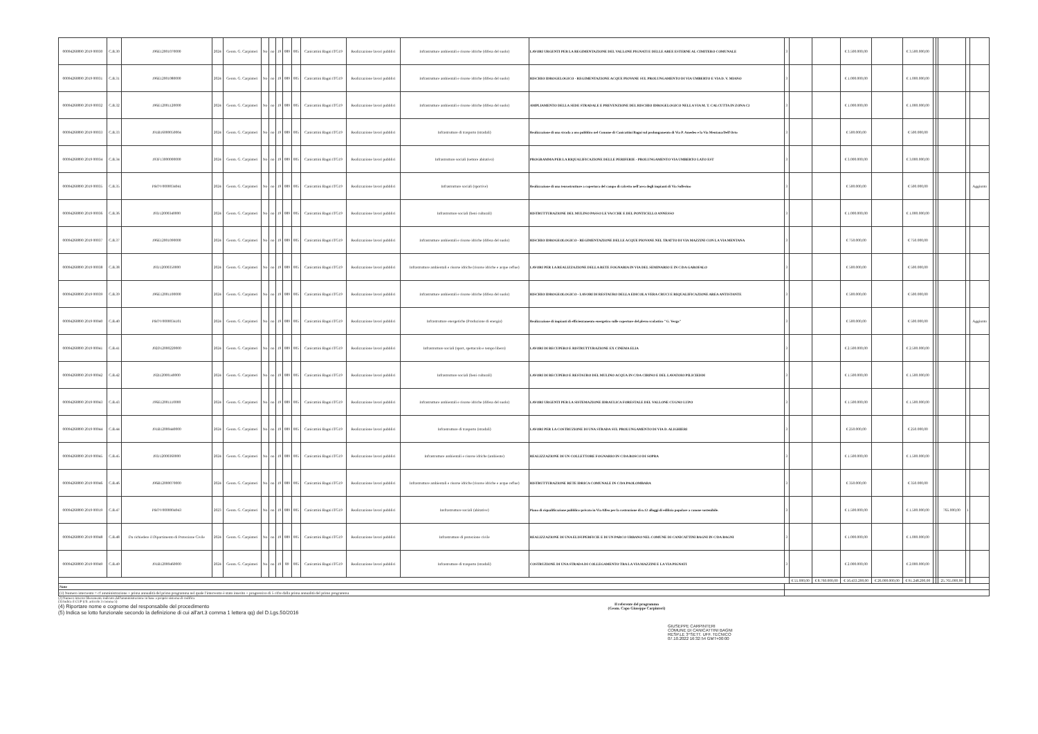| 00094260890 2019 00030 | C.B.30 | J96E12001070000 | 2024 | Geom. G. Carpinteri | No | no | 19 | 089 | 005 | Canicattini Bagni ITG19 | Realizzazione lavori pubblici | Infrastrutture ambientali e risorse idriche (difesa del suolo) | LAVORI URGENTI PER LA REGIMENTAZIONE DEL VALLONE PIGNATI E DELLE AREE ESTERNE AL CIMITERO COMUNALE | 3 | | | € 3.500.000,00 | | € 3.500.000,00 | | | | | |
| 00094260890 2019 00031 | C.B.31 | J96E12001080000 | 2024 | Geom. G. Carpinteri | No | no | 19 | 089 | 005 | Canicattini Bagni ITG19 | Realizzazione lavori pubblici | Infrastrutture ambientali e risorse idriche (difesa del suolo) | RISCHIO IDROGELOGICO - REGIMENTAZIONE ACQUE PIOVANE SUL PROLUNGAMENTO DI VIA UMBERTO E VIA D. V. MIANO | 3 | | | € 1.000.000,00 | | € 1.000.000,00 | | | | | |
| 00094260890 2019 00032 | C.B.32 | J96E12001120000 | 2024 | Geom. G. Carpinteri | No | no | 19 | 089 | 005 | Canicattini Bagni ITG19 | Realizzazione lavori pubblici | Infrastrutture ambientali e risorse idriche (difesa del suolo) | AMPLIAMENTO DELLA SEDE STRADALE E PREVENZIONE DEL RISCHIO IDROGELOGICO NELLA VIA M. T. CALCUTTA IN ZONA C2 | 3 | | | € 1.000.000,00 | | € 1.000.000,00 | | | | | |
| 00094260890 2019 00033 | C.B.33 | J91B16000050004 | 2024 | Geom. G. Carpinteri | No | no | 19 | 089 | 005 | Canicattini Bagni ITG19 | Realizzazione lavori pubblici | Infrastrutture di trasporto (stradali) | Realizzazione di una strada a uso pubblico nel Comune di Canicattini Bagni sul prolungamento di Via P. Amedeo e la Via Mentana/Dell'Orto | 3 | | | € 500.000,00 | | € 500.000,00 | | | | | |
| 00094260890 2019 00034 | C.B.34 | J93F13000000000 | 2024 | Geom. G. Carpinteri | No | no | 19 | 089 | 005 | Canicattini Bagni ITG19 | Realizzazione lavori pubblici | Infrastrutture sociali (settore abitativo) | PROGRAMMA PER LA RIQUALIFICAZIONE DELLE PERIFERIE - PROLUNGAMENTO VIA UMBERTO LATO EST | 3 | | | € 3.000.000,00 | | € 3.000.000,00 | | | | | |
| 00094260890 2019 00035 | C.B.35 | PROV0000034041 | 2024 | Geom. G. Carpinteri | No | no | 19 | 089 | 005 | Canicattini Bagni ITG19 | Realizzazione lavori pubblici | Infrastrutture sociali (sportive) | Realizzazione di una tensostrutture a copertura del campo di calcetto nell'area degli impianti di Via Solferino | 3 | | | € 500.000,00 | | € 500.000,00 | | | | | Aggiunto |
| 00094260890 2019 00036 | C.B.36 | J93J12000340000 | 2024 | Geom. G. Carpinteri | No | no | 19 | 089 | 005 | Canicattini Bagni ITG19 | Realizzazione lavori pubblici | Infrastrutture sociali (beni culturali) | RISTRUTTURAZIONE DEL MULINO PASSO LE VACCHE E DEL PONTICELLO ANNESSO | 3 | | | € 1.000.000,00 | | € 1.000.000,00 | | | | | |
| 00094260890 2019 00037 | C.B.37 | J96E12001090000 | 2024 | Geom. G. Carpinteri | No | no | 19 | 089 | 005 | Canicattini Bagni ITG19 | Realizzazione lavori pubblici | Infrastrutture ambientali e risorse idriche (difesa del suolo) | RISCHIO IDROGEOLOGICO - REGIMENTAZIONE DELLE ACQUE PIOVANE NEL TRATTO DI VIA MAZZINI CON LA VIA MENTANA | 3 | | | € 750.000,00 | | € 750.000,00 | | | | | |
| 00094260890 2019 00038 | C.B.38 | J93J12000350000 | 2024 | Geom. G. Carpinteri | No | no | 19 | 089 | 005 | Canicattini Bagni ITG19 | Realizzazione lavori pubblici | Infrastrutture ambientali e risorse idriche (risorse idriche e acque reflue) | LAVORI PER LA REALIZZAZIONE DELLA RETE FOGNARIA IN VIA DEL SEMINARIO E IN C/DA GAROFALO | 3 | | | € 500.000,00 | | € 500.000,00 | | | | | |
| 00094260890 2019 00039 | C.B.39 | J96E12001100000 | 2024 | Geom. G. Carpinteri | No | no | 19 | 089 | 005 | Canicattini Bagni ITG19 | Realizzazione lavori pubblici | Infrastrutture ambientali e risorse idriche (difesa del suolo) | RISCHIO IDROGEOLOGICO - LAVORI DI RESTAURO DELLA EDICOLA VERA CRUCI E RIQUALIFICAZIONE AREA ANTISTANTE | 3 | | | € 500.000,00 | | € 500.000,00 | | | | | |
| 00094260890 2019 00040 | C.B.40 | PROV0000034101 | 2024 | Geom. G. Carpinteri | No | no | 19 | 089 | 005 | Canicattini Bagni ITG19 | Realizzazione lavori pubblici | Infrastrutture energetiche (Produzione di energia) | Realizzazione di impianti di efficientamento energetico sulle coperture del plesso scolastico "G. Verga" | 3 | | | € 500.000,00 | | € 500.000,00 | | | | | Aggiunto |
| 00094260890 2019 00041 | C.B.41 | J92D12000220000 | 2024 | Geom. G. Carpinteri | No | no | 19 | 089 | 005 | Canicattini Bagni ITG19 | Realizzazione lavori pubblici | Infrastrutture sociali (sport, spettacolo e tempo libero) | LAVORI DI RECUPERO E RISTRUTTURAZIONE EX CINEMA ELIA | 3 | | | € 2.500.000,00 | | € 2.500.000,00 | | | | | |
| 00094260890 2019 00042 | C.B.42 | J92I12000140000 | 2024 | Geom. G. Carpinteri | No | no | 19 | 089 | 005 | Canicattini Bagni ITG19 | Realizzazione lavori pubblici | Infrastrutture sociali (beni culturali) | LAVORI DI RECUPERO E RESTAURO DEL MULINO ACQUA IN C/DA CIRINO E DEL LAVATOIO PILICIEDDI | 3 | | | € 1.500.000,00 | | € 1.500.000,00 | | | | | |
| 00094260890 2019 00043 | C.B.43 | J96E12001110000 | 2024 | Geom. G. Carpinteri | No | no | 19 | 089 | 005 | Canicattini Bagni ITG19 | Realizzazione lavori pubblici | Infrastrutture ambientali e risorse idriche (difesa del suolo) | LAVORI URGENTI PER LA SISTEMAZIONE IDRAULICA FORESTALE DEL VALLONE CUGNO LUPO | 3 | | | € 1.500.000,00 | | € 1.500.000,00 | | | | | |
| 00094260890 2019 00044 | C.B.44 | J91B12000440000 | 2024 | Geom. G. Carpinteri | No | no | 19 | 089 | 005 | Canicattini Bagni ITG19 | Realizzazione lavori pubblici | Infrastrutture di trasporto (stradali) | LAVORI PER LA COSTRUZIONE DI UNA STRADA SUL PROLUNGAMENTO DI VIA D. ALIGHIERI | 3 | | | € 250.000,00 | | € 250.000,00 | | | | | |
| 00094260890 2019 00045 | C.B.45 | J93J12000360000 | 2024 | Geom. G. Carpinteri | No | no | 19 | 089 | 005 | Canicattini Bagni ITG19 | Realizzazione lavori pubblici | Infrastrutture ambientali e risorse idriche (ambiente) | REALIZZAZIONE DI UN COLLETTORE FOGNARIO IN C/DA BOSCO DI SOPRA | 3 | | | € 1.500.000,00 | | € 1.500.000,00 | | | | | |
| 00094260890 2019 00046 | C.B.46 | J96B12000070000 | 2024 | Geom. G. Carpinteri | No | no | 19 | 089 | 005 | Canicattini Bagni ITG19 | Realizzazione lavori pubblici | Infrastrutture ambientali e risorse idriche (risorse idriche e acque reflue) | RISTRUTTURAZIONE RETE IDRICA COMUNALE IN C/DA PAOLOMBARA | 3 | | | € 350.000,00 | | € 350.000,00 | | | | | |
| 00094260890 2019 00019 | C.B.47 | PROV0000004943 | 2023 | Geom. G. Carpinteri | No | no | 19 | 089 | 005 | Canicattini Bagni ITG19 | Realizzazione lavori pubblici | Insfrastrutture sociali (abitative) | Piano di riqualificazione pubblico-privato in Via Alfeo per la costruzione di n.12 alloggi di edilizia popolare a canone sostenibile. | 3 | | | € 1.500.000,00 | | € 1.500.000,00 | | | 765.000,00 | 1 | |
| 00094260890 2019 00048 | C.B.48 | Da richiedere il Dipartimento di Protezione Civile | 2024 | Geom. G. Carpinteri | No | no | 19 | 089 | 005 | Canicattini Bagni ITG19 | Realizzazione lavori pubblici | Infrastrutture di protezione civile | REALIZZAZIONE DI UNA ELISUPERFICIE E DI UN PARCO URBANO NEL COMUNE DI CANICATTINI BAGNI IN C/DA BAGNI | 3 | | | € 1.000.000,00 | | € 1.000.000,00 | | | | | |
| 00094260890 2019 00049 | C.B.49 | J91B12000460000 | 2024 | Geom. G. Carpinteri | No | no | 19 | 89 | 005 | Canicattini Bagni ITG19 | Realizzazione lavori pubblici | Infrastrutture di trasporto (stradali) | COSTRUZIONE DI UNA STRADA DI COLLEGAMENTO TRA LA VIA MAZZINI E LA VIA PIGNATI | 3 | | | € 2.000.000,00 | | € 2.000.000,00 | | | | | |
| | | | | | | | | | | | | | | | € 55.000,00 | € 8.760.000,00 | € 56.433.200,00 | € 26.000.000,00 | € 91.248.200,00 | | | 25.765.000,00 | | |
| Note | | | | | | | | | | | | | | | | | | | | | | | | |
| (1) Numero intervento = cf amministrazione + prima annualità del primo programma nel quale l'intervento è stato inserito + progressivo di 5 cifre dalla prima annualità del primo programma | | | | | | | | | | | | | | | | | | | | | | | | |
(2) Numero interno liberamente indicato dall'amministrazione in base a proprio sistema di codifica
(3) Indica il CUP (cfr. articolo 3 comma 5)
(4) Riportare nome e cognome del responsabile del procedimento
(5) Indica se lotto funzionale secondo la definizione di cui all'art.3 comma 1 lettera qq) del D.Lgs.50/2016
Il referente del programma
(Geom. Capo Giuseppe Carpinteri)
GIUSEPPE CARPINTERI
COMUNE DI CANICATTINI BAGNI
RESP.LE 3^SETT. UFF. TECNICO
07.10.2022 16:32:54 GMT+00:00